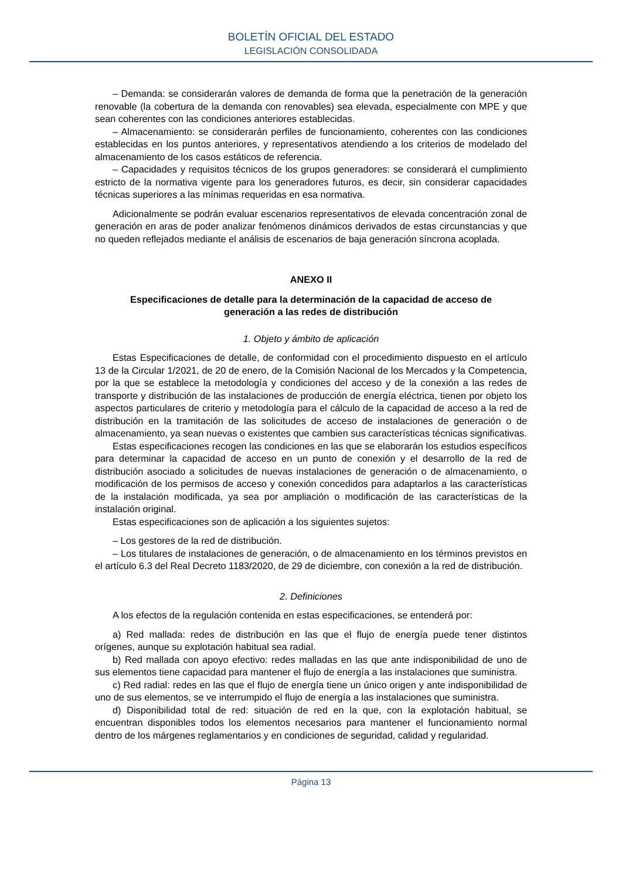BOLETÍN OFICIAL DEL ESTADO
LEGISLACIÓN CONSOLIDADA
– Demanda: se considerarán valores de demanda de forma que la penetración de la generación renovable (la cobertura de la demanda con renovables) sea elevada, especialmente con MPE y que sean coherentes con las condiciones anteriores establecidas.
– Almacenamiento: se considerarán perfiles de funcionamiento, coherentes con las condiciones establecidas en los puntos anteriores, y representativos atendiendo a los criterios de modelado del almacenamiento de los casos estáticos de referencia.
– Capacidades y requisitos técnicos de los grupos generadores: se considerará el cumplimiento estricto de la normativa vigente para los generadores futuros, es decir, sin considerar capacidades técnicas superiores a las mínimas requeridas en esa normativa.
Adicionalmente se podrán evaluar escenarios representativos de elevada concentración zonal de generación en aras de poder analizar fenómenos dinámicos derivados de estas circunstancias y que no queden reflejados mediante el análisis de escenarios de baja generación síncrona acoplada.
ANEXO II
Especificaciones de detalle para la determinación de la capacidad de acceso de generación a las redes de distribución
1. Objeto y ámbito de aplicación
Estas Especificaciones de detalle, de conformidad con el procedimiento dispuesto en el artículo 13 de la Circular 1/2021, de 20 de enero, de la Comisión Nacional de los Mercados y la Competencia, por la que se establece la metodología y condiciones del acceso y de la conexión a las redes de transporte y distribución de las instalaciones de producción de energía eléctrica, tienen por objeto los aspectos particulares de criterio y metodología para el cálculo de la capacidad de acceso a la red de distribución en la tramitación de las solicitudes de acceso de instalaciones de generación o de almacenamiento, ya sean nuevas o existentes que cambien sus características técnicas significativas.
Estas especificaciones recogen las condiciones en las que se elaborarán los estudios específicos para determinar la capacidad de acceso en un punto de conexión y el desarrollo de la red de distribución asociado a solicitudes de nuevas instalaciones de generación o de almacenamiento, o modificación de los permisos de acceso y conexión concedidos para adaptarlos a las características de la instalación modificada, ya sea por ampliación o modificación de las características de la instalación original.
Estas especificaciones son de aplicación a los siguientes sujetos:
– Los gestores de la red de distribución.
– Los titulares de instalaciones de generación, o de almacenamiento en los términos previstos en el artículo 6.3 del Real Decreto 1183/2020, de 29 de diciembre, con conexión a la red de distribución.
2. Definiciones
A los efectos de la regulación contenida en estas especificaciones, se entenderá por:
a) Red mallada: redes de distribución en las que el flujo de energía puede tener distintos orígenes, aunque su explotación habitual sea radial.
b) Red mallada con apoyo efectivo: redes malladas en las que ante indisponibilidad de uno de sus elementos tiene capacidad para mantener el flujo de energía a las instalaciones que suministra.
c) Red radial: redes en las que el flujo de energía tiene un único origen y ante indisponibilidad de uno de sus elementos, se ve interrumpido el flujo de energía a las instalaciones que suministra.
d) Disponibilidad total de red: situación de red en la que, con la explotación habitual, se encuentran disponibles todos los elementos necesarios para mantener el funcionamiento normal dentro de los márgenes reglamentarios y en condiciones de seguridad, calidad y regularidad.
Página 13